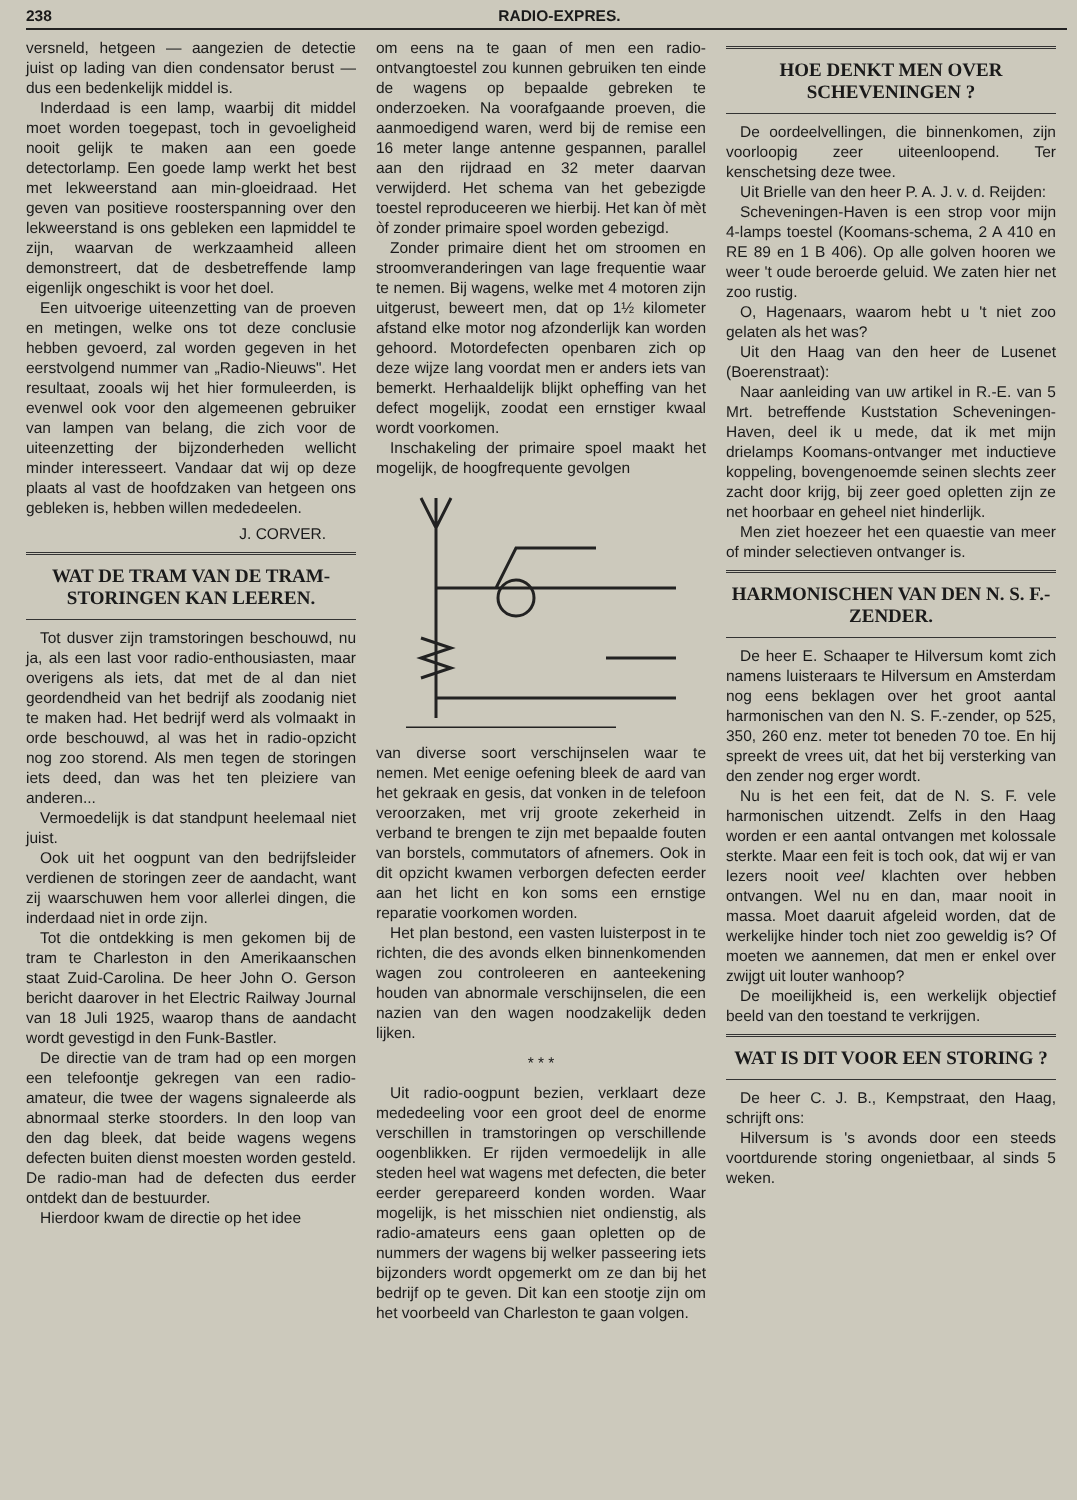238 RADIO-EXPRES.
versneld, hetgeen — aangezien de detectie juist op lading van dien condensator berust — dus een bedenkelijk middel is.
Inderdaad is een lamp, waarbij dit middel moet worden toegepast, toch in gevoeligheid nooit gelijk te maken aan een goede detectorlamp. Een goede lamp werkt het best met lekweerstand aan min-gloeidraad. Het geven van positieve roosterspanning over den lekweerstand is ons gebleken een lapmiddel te zijn, waarvan de werkzaamheid alleen demonstreert, dat de desbetreffende lamp eigenlijk ongeschikt is voor het doel.
Een uitvoerige uiteenzetting van de proeven en metingen, welke ons tot deze conclusie hebben gevoerd, zal worden gegeven in het eerstvolgend nummer van „Radio-Nieuws". Het resultaat, zooals wij het hier formuleerden, is evenwel ook voor den algemeenen gebruiker van lampen van belang, die zich voor de uiteenzetting der bijzonderheden wellicht minder interesseert. Vandaar dat wij op deze plaats al vast de hoofdzaken van hetgeen ons gebleken is, hebben willen mededeelen.
J. CORVER.
WAT DE TRAM VAN DE TRAM-STORINGEN KAN LEEREN.
Tot dusver zijn tramstoringen beschouwd, nu ja, als een last voor radio-enthousiasten, maar overigens als iets, dat met de al dan niet geordendheid van het bedrijf als zoodanig niet te maken had. Het bedrijf werd als volmaakt in orde beschouwd, al was het in radio-opzicht nog zoo storend. Als men tegen de storingen iets deed, dan was het ten pleiziere van anderen...
Vermoedelijk is dat standpunt heelemaal niet juist.
Ook uit het oogpunt van den bedrijfsleider verdienen de storingen zeer de aandacht, want zij waarschuwen hem voor allerlei dingen, die inderdaad niet in orde zijn.
Tot die ontdekking is men gekomen bij de tram te Charleston in den Amerikaanschen staat Zuid-Carolina. De heer John O. Gerson bericht daarover in het Electric Railway Journal van 18 Juli 1925, waarop thans de aandacht wordt gevestigd in den Funk-Bastler.
De directie van de tram had op een morgen een telefoontje gekregen van een radio-amateur, die twee der wagens signaleerde als abnormaal sterke stoorders. In den loop van den dag bleek, dat beide wagens wegens defecten buiten dienst moesten worden gesteld. De radio-man had de defecten dus eerder ontdekt dan de bestuurder.
Hierdoor kwam de directie op het idee
om eens na te gaan of men een radio-ontvangtoestel zou kunnen gebruiken ten einde de wagens op bepaalde gebreken te onderzoeken. Na voorafgaande proeven, die aanmoedigend waren, werd bij de remise een 16 meter lange antenne gespannen, parallel aan den rijdraad en 32 meter daarvan verwijderd. Het schema van het gebezigde toestel reproduceeren we hierbij. Het kan òf mèt òf zonder primaire spoel worden gebezigd.
Zonder primaire dient het om stroomen en stroomveranderingen van lage frequentie waar te nemen. Bij wagens, welke met 4 motoren zijn uitgerust, beweert men, dat op 1½ kilometer afstand elke motor nog afzonderlijk kan worden gehoord. Motordefecten openbaren zich op deze wijze lang voordat men er anders iets van bemerkt. Herhaaldelijk blijkt opheffing van het defect mogelijk, zoodat een ernstiger kwaal wordt voorkomen.
Inschakeling der primaire spoel maakt het mogelijk, de hoogfrequente gevolgen
van diverse soort verschijnselen waar te nemen. Met eenige oefening bleek de aard van het gekraak en gesis, dat vonken in de telefoon veroorzaken, met vrij groote zekerheid in verband te brengen te zijn met bepaalde fouten van borstels, commutators of afnemers. Ook in dit opzicht kwamen verborgen defecten eerder aan het licht en kon soms een ernstige reparatie voorkomen worden.
Het plan bestond, een vasten luisterpost in te richten, die des avonds elken binnenkomenden wagen zou controleeren en aanteekening houden van abnormale verschijnselen, die een nazien van den wagen noodzakelijk deden lijken.
* * *
Uit radio-oogpunt bezien, verklaart deze mededeeling voor een groot deel de enorme verschillen in tramstoringen op verschillende oogenblikken. Er rijden vermoedelijk in alle steden heel wat wagens met defecten, die beter eerder gerepareerd konden worden. Waar mogelijk, is het misschien niet ondienstig, als radio-amateurs eens gaan opletten op de nummers der wagens bij welker passeering iets bijzonders wordt opgemerkt om ze dan bij het bedrijf op te geven. Dit kan een stootje zijn om het voorbeeld van Charleston te gaan volgen.
HOE DENKT MEN OVER SCHEVENINGEN ?
De oordeelvellingen, die binnenkomen, zijn voorloopig zeer uiteenloopend. Ter kenschetsing deze twee.
Uit Brielle van den heer P. A. J. v. d. Reijden:
Scheveningen-Haven is een strop voor mijn 4-lamps toestel (Koomans-schema, 2 A 410 en RE 89 en 1 B 406). Op alle golven hooren we weer 't oude beroerde geluid. We zaten hier net zoo rustig.
O, Hagenaars, waarom hebt u 't niet zoo gelaten als het was?
Uit den Haag van den heer de Lusenet (Boerenstraat):
Naar aanleiding van uw artikel in R.-E. van 5 Mrt. betreffende Kuststation Scheveningen-Haven, deel ik u mede, dat ik met mijn drielamps Koomans-ontvanger met inductieve koppeling, bovengenoemde seinen slechts zeer zacht door krijg, bij zeer goed opletten zijn ze net hoorbaar en geheel niet hinderlijk.
Men ziet hoezeer het een quaestie van meer of minder selectieven ontvanger is.
HARMONISCHEN VAN DEN N. S. F.-ZENDER.
De heer E. Schaaper te Hilversum komt zich namens luisteraars te Hilversum en Amsterdam nog eens beklagen over het groot aantal harmonischen van den N. S. F.-zender, op 525, 350, 260 enz. meter tot beneden 70 toe. En hij spreekt de vrees uit, dat het bij versterking van den zender nog erger wordt.
Nu is het een feit, dat de N. S. F. vele harmonischen uitzendt. Zelfs in den Haag worden er een aantal ontvangen met kolossale sterkte. Maar een feit is toch ook, dat wij er van lezers nooit veel klachten over hebben ontvangen. Wel nu en dan, maar nooit in massa. Moet daaruit afgeleid worden, dat de werkelijke hinder toch niet zoo geweldig is? Of moeten we aannemen, dat men er enkel over zwijgt uit louter wanhoop?
De moeilijkheid is, een werkelijk objectief beeld van den toestand te verkrijgen.
WAT IS DIT VOOR EEN STORING ?
De heer C. J. B., Kempstraat, den Haag, schrijft ons:
Hilversum is 's avonds door een steeds voortdurende storing ongenietbaar, al sinds 5 weken.